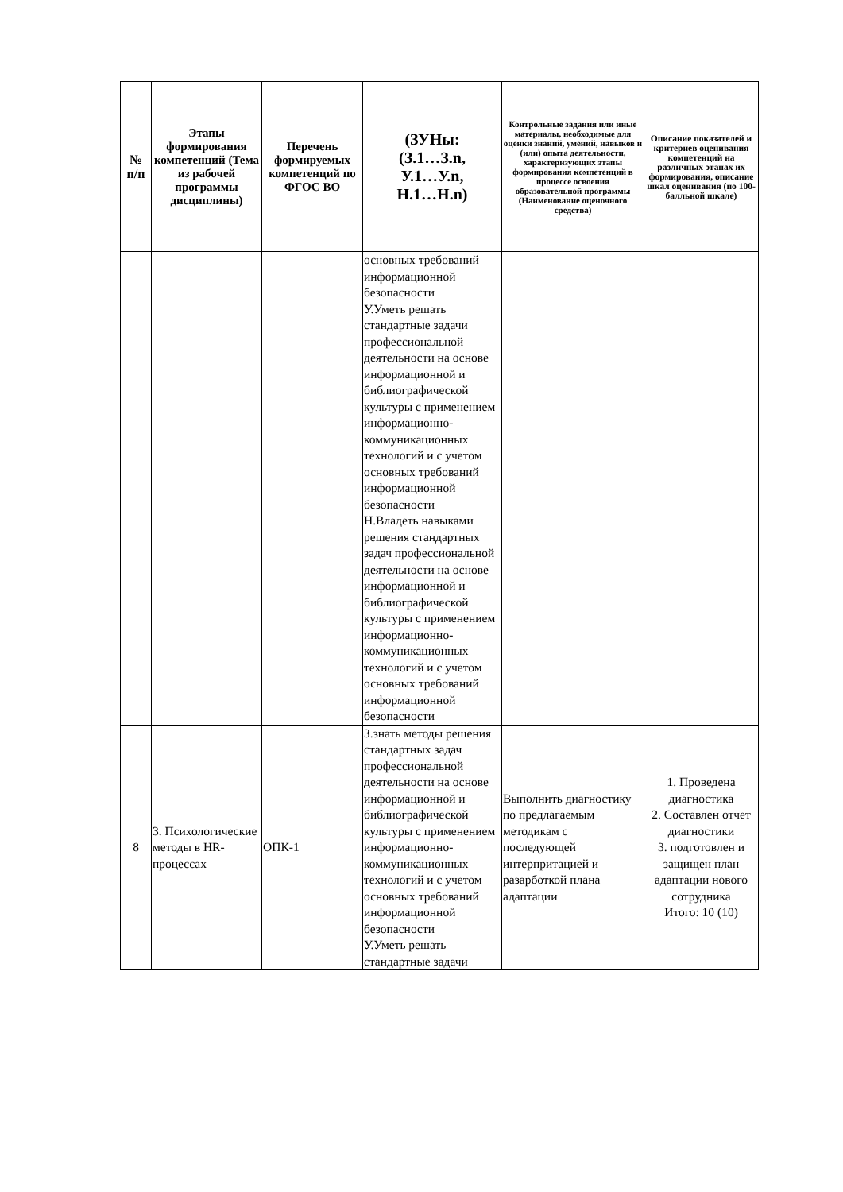| № п/п | Этапы формирования компетенций (Тема из рабочей программы дисциплины) | Перечень формируемых компетенций по ФГОС ВО | (ЗУНы: (З.1…З.n, У.1…У.n, Н.1…Н.n) | Контрольные задания или иные материалы, необходимые для оценки знаний, умений, навыков и (или) опыта деятельности, характеризующих этапы формирования компетенций в процессе освоения образовательной программы (Наименование оценочного средства) | Описание показателей и критериев оценивания компетенций на различных этапах их формирования, описание шкал оценивания (по 100-балльной шкале) |
| --- | --- | --- | --- | --- | --- |
| | | | основных требований информационной безопасности У.Уметь решать стандартные задачи профессиональной деятельности на основе информационной и библиографической культуры с применением информационно-коммуникационных технологий и с учетом основных требований информационной безопасности Н.Владеть навыками решения стандартных задач профессиональной деятельности на основе информационной и библиографической культуры с применением информационно-коммуникационных технологий и с учетом основных требований информационной безопасности | | |
| 8 | 3. Психологические методы в HR-процессах | ОПК-1 | З.знать методы решения стандартных задач профессиональной деятельности на основе информационной и библиографической культуры с применением информационно-коммуникационных технологий и с учетом основных требований информационной безопасности У.Уметь решать стандартные задачи | Выполнить диагностику по предлагаемым методикам с последующей интерпритацией и разарботкой плана адаптации | 1. Проведена диагностика 2. Составлен отчет диагностики 3. подготовлен и защищен план адаптации нового сотрудника Итого: 10 (10) |